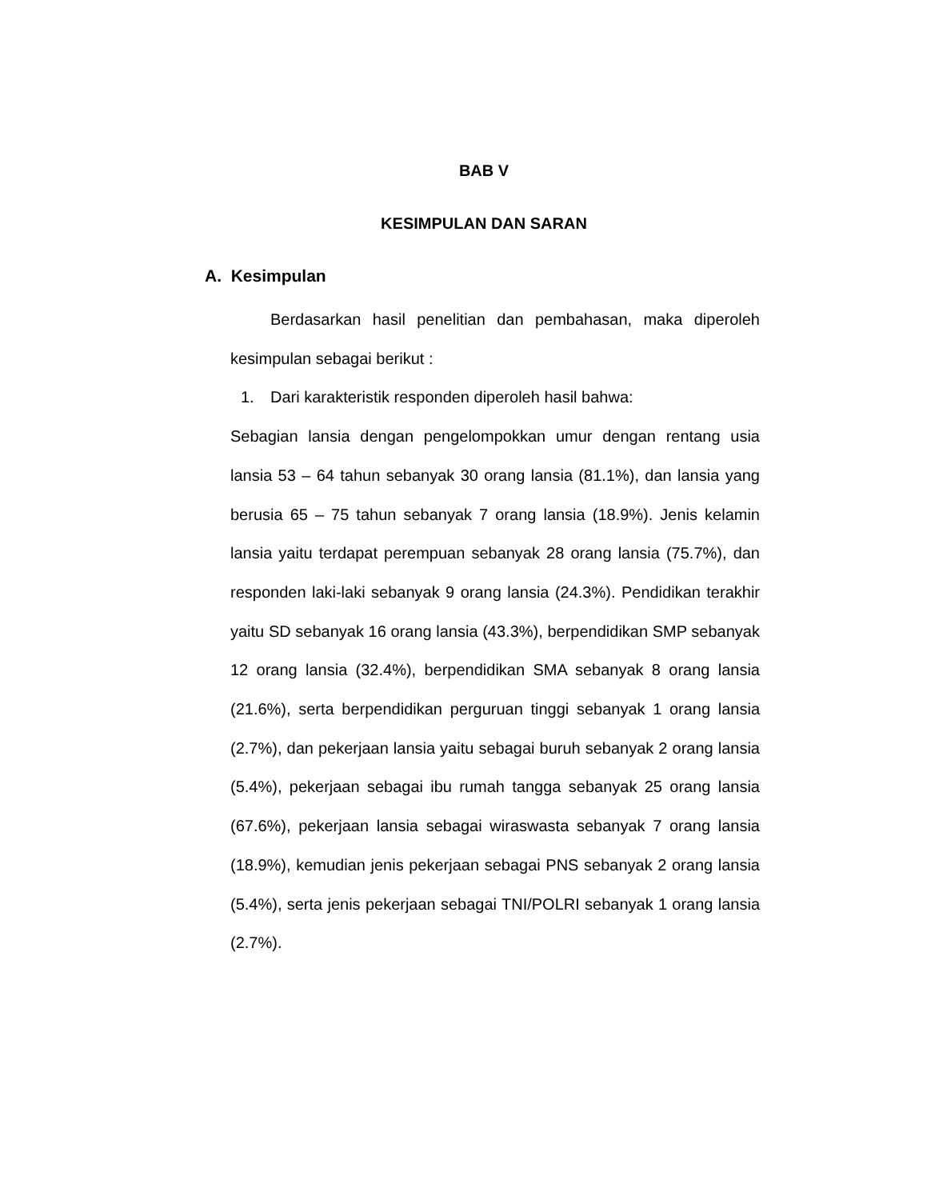BAB V
KESIMPULAN DAN SARAN
A. Kesimpulan
Berdasarkan hasil penelitian dan pembahasan, maka diperoleh kesimpulan sebagai berikut :
1. Dari karakteristik responden diperoleh hasil bahwa:
Sebagian lansia dengan pengelompokkan umur dengan rentang usia lansia 53 – 64 tahun sebanyak 30 orang lansia (81.1%), dan lansia yang berusia 65 – 75 tahun sebanyak 7 orang lansia (18.9%). Jenis kelamin lansia yaitu terdapat perempuan sebanyak 28 orang lansia (75.7%), dan responden laki-laki sebanyak 9 orang lansia (24.3%). Pendidikan terakhir yaitu SD sebanyak 16 orang lansia (43.3%), berpendidikan SMP sebanyak 12 orang lansia (32.4%), berpendidikan SMA sebanyak 8 orang lansia (21.6%), serta berpendidikan perguruan tinggi sebanyak 1 orang lansia (2.7%), dan pekerjaan lansia yaitu sebagai buruh sebanyak 2 orang lansia (5.4%), pekerjaan sebagai ibu rumah tangga sebanyak 25 orang lansia (67.6%), pekerjaan lansia sebagai wiraswasta sebanyak 7 orang lansia (18.9%), kemudian jenis pekerjaan sebagai PNS sebanyak 2 orang lansia (5.4%), serta jenis pekerjaan sebagai TNI/POLRI sebanyak 1 orang lansia (2.7%).